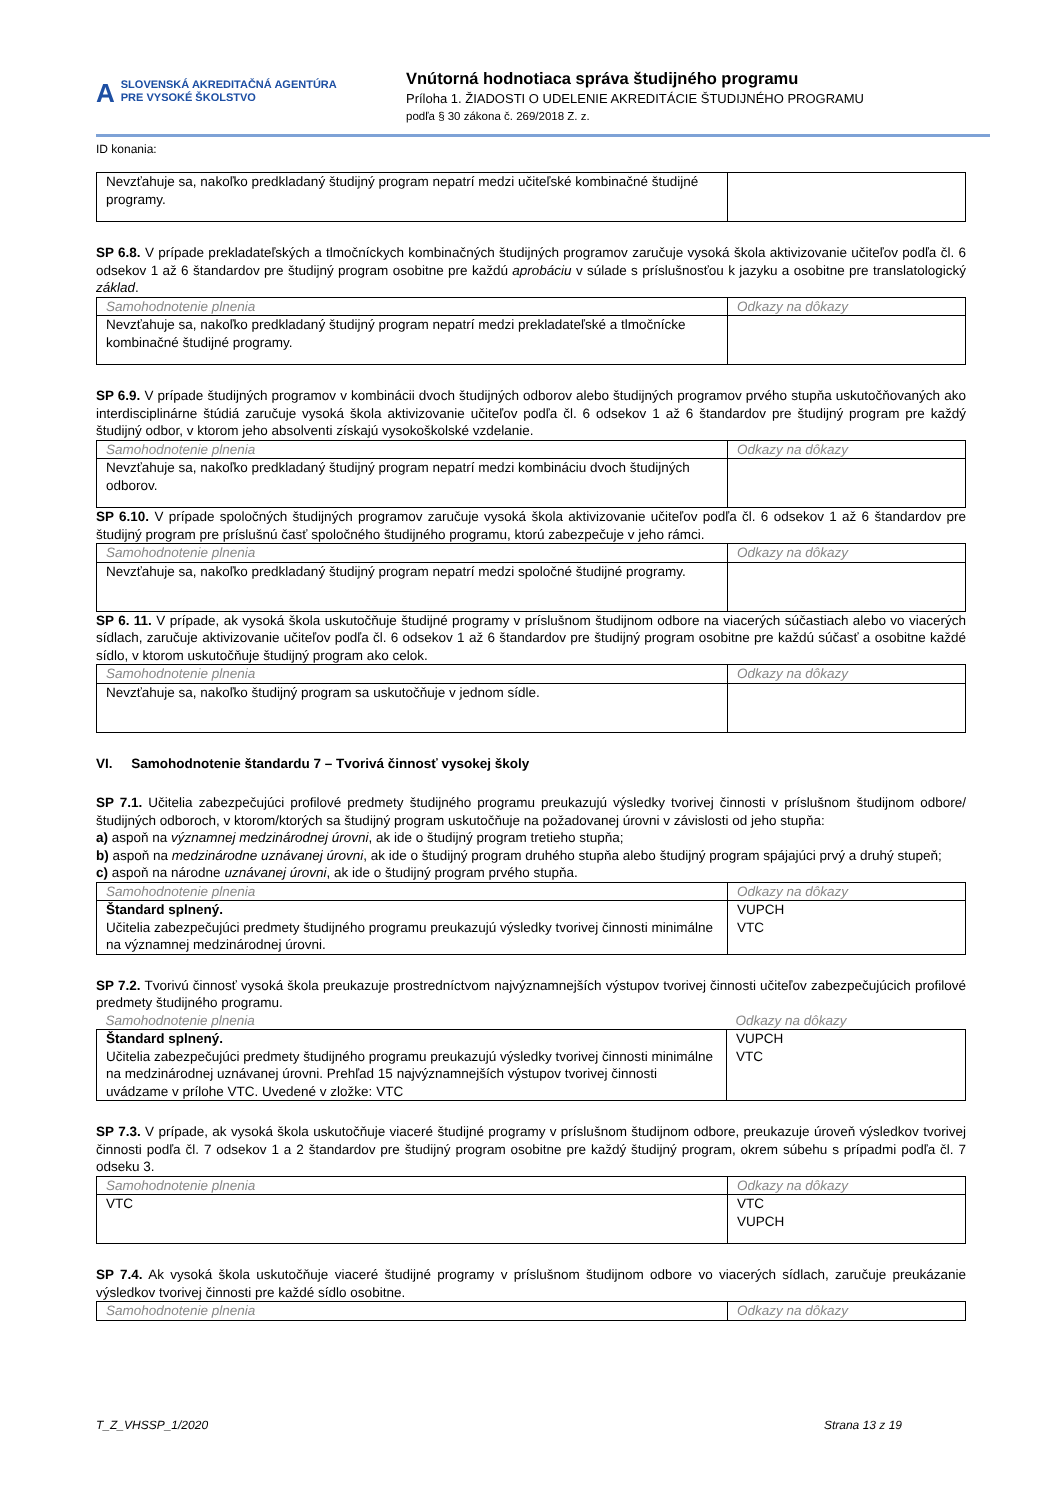A SLOVENSKÁ AKREDITAČNÁ AGENTÚRA
PRE VYSOKÉ ŠKOLSTVO
Vnútorná hodnotiaca správa študijného programu
Príloha 1. ŽIADOSTI O UDELENIE AKREDITÁCIE ŠTUDIJNÉHO PROGRAMU
podľa § 30 zákona č. 269/2018 Z. z.
ID konania:
| Nevzťahuje sa, nakoľko predkladaný študijný program nepatrí medzi učiteľské kombinačné študijné programy. | |
SP 6.8. V prípade prekladateľských a tlmočníckych kombinačných študijných programov zaručuje vysoká škola aktivizovanie učiteľov podľa čl. 6 odsekov 1 až 6 štandardov pre študijný program osobitne pre každú aprobáciu v súlade s príslušnosťou k jazyku a osobitne pre translatologický základ.
| Samohodnotenie plnenia | Odkazy na dôkazy |
| Nevzťahuje sa, nakoľko predkladaný študijný program nepatrí medzi prekladateľské a tlmočnícke kombinačné študijné programy. | |
SP 6.9. V prípade študijných programov v kombinácii dvoch študijných odborov alebo študijných programov prvého stupňa uskutočňovaných ako interdisciplinárne štúdiá zaručuje vysoká škola aktivizovanie učiteľov podľa čl. 6 odsekov 1 až 6 štandardov pre študijný program pre každý študijný odbor, v ktorom jeho absolventi získajú vysokoškolské vzdelanie.
| Samohodnotenie plnenia | Odkazy na dôkazy |
| Nevzťahuje sa, nakoľko predkladaný študijný program nepatrí medzi kombináciu dvoch študijných odborov. | |
SP 6.10. V prípade spoločných študijných programov zaručuje vysoká škola aktivizovanie učiteľov podľa čl. 6 odsekov 1 až 6 štandardov pre študijný program pre príslušnú časť spoločného študijného programu, ktorú zabezpečuje v jeho rámci.
| Samohodnotenie plnenia | Odkazy na dôkazy |
| Nevzťahuje sa, nakoľko predkladaný študijný program nepatrí medzi spoločné študijné programy. | |
SP 6. 11. V prípade, ak vysoká škola uskutočňuje študijné programy v príslušnom študijnom odbore na viacerých súčastiach alebo vo viacerých sídlach, zaručuje aktivizovanie učiteľov podľa čl. 6 odsekov 1 až 6 štandardov pre študijný program osobitne pre každú súčasť a osobitne každé sídlo, v ktorom uskutočňuje študijný program ako celok.
| Samohodnotenie plnenia | Odkazy na dôkazy |
| Nevzťahuje sa, nakoľko študijný program sa uskutočňuje v jednom sídle. | |
VI. Samohodnotenie štandardu 7 – Tvorivá činnosť vysokej školy
SP 7.1. Učitelia zabezpečujúci profilové predmety študijného programu preukazujú výsledky tvorivej činnosti v príslušnom študijnom odbore/študijných odboroch, v ktorom/ktorých sa študijný program uskutočňuje na požadovanej úrovni v závislosti od jeho stupňa:
a) aspoň na významnej medzinárodnej úrovni, ak ide o študijný program tretieho stupňa;
b) aspoň na medzinárodne uznávanej úrovni, ak ide o študijný program druhého stupňa alebo študijný program spájajúci prvý a druhý stupeň;
c) aspoň na národne uznávanej úrovni, ak ide o študijný program prvého stupňa.
| Samohodnotenie plnenia | Odkazy na dôkazy |
| Štandard splnený. Učitelia zabezpečujúci predmety študijného programu preukazujú výsledky tvorivej činnosti minimálne na významnej medzinárodnej úrovni. | VUPCH VTC |
SP 7.2. Tvorivú činnosť vysoká škola preukazuje prostredníctvom najvýznamnejších výstupov tvorivej činnosti učiteľov zabezpečujúcich profilové predmety študijného programu.
| Samohodnotenie plnenia | Odkazy na dôkazy |
| Štandard splnený. Učitelia zabezpečujúci predmety študijného programu preukazujú výsledky tvorivej činnosti minimálne na medzinárodnej uznávanej úrovni. Prehľad 15 najvýznamnejších výstupov tvorivej činnosti uvádzame v prílohe VTC. Uvedené v zložke: VTC | VUPCH VTC |
SP 7.3. V prípade, ak vysoká škola uskutočňuje viaceré študijné programy v príslušnom študijnom odbore, preukazuje úroveň výsledkov tvorivej činnosti podľa čl. 7 odsekov 1 a 2 štandardov pre študijný program osobitne pre každý študijný program, okrem súbehu s prípadmi podľa čl. 7 odseku 3.
| Samohodnotenie plnenia | Odkazy na dôkazy |
| VTC | VTC VUPCH |
SP 7.4. Ak vysoká škola uskutočňuje viaceré študijné programy v príslušnom študijnom odbore vo viacerých sídlach, zaručuje preukázanie výsledkov tvorivej činnosti pre každé sídlo osobitne.
| Samohodnotenie plnenia | Odkazy na dôkazy |
T_Z_VHSSP_1/2020 Strana 13 z 19